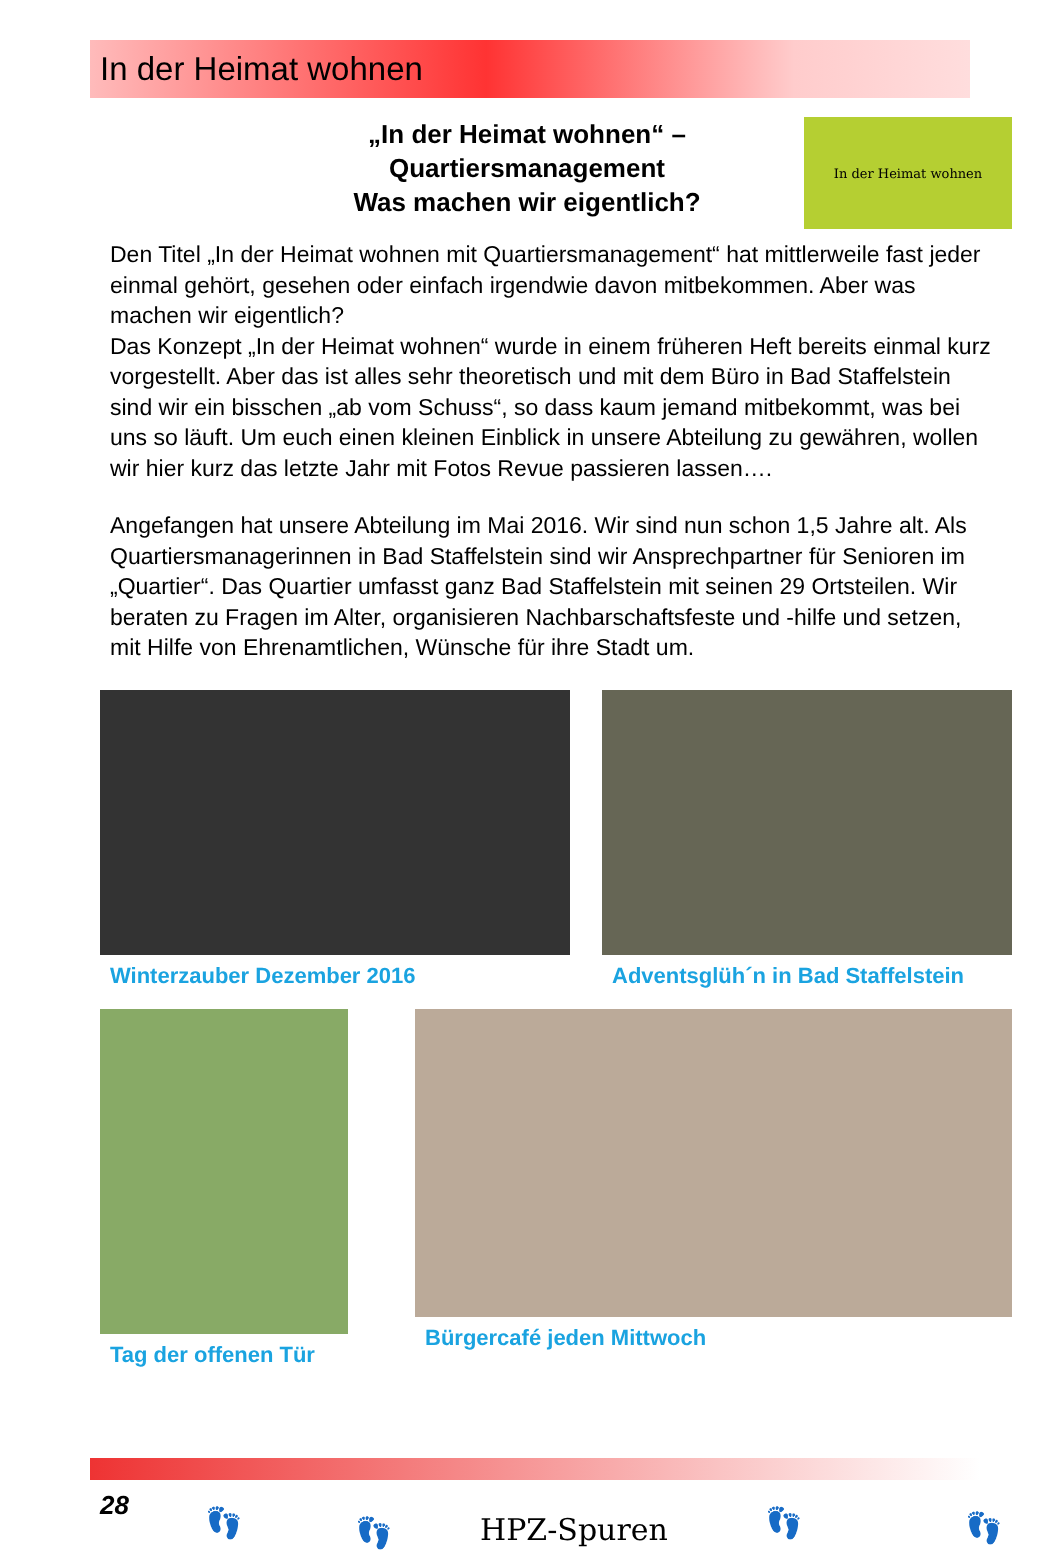In der Heimat wohnen
„In der Heimat wohnen“ –
Quartiersmanagement
Was machen wir eigentlich?
In der Heimat wohnen
Den Titel „In der Heimat wohnen mit Quartiersmanagement“ hat mittlerwei­le fast jeder einmal gehört, gesehen oder einfach irgendwie davon mitbe­kommen. Aber was machen wir eigentlich?
Das Konzept „In der Heimat wohnen“ wurde in einem früheren Heft bereits einmal kurz vorgestellt. Aber das ist alles sehr theoretisch und mit dem Büro in Bad Staffelstein sind wir ein bisschen „ab vom Schuss“, so dass kaum jemand mitbekommt, was bei uns so läuft. Um euch einen kleinen Einblick in unsere Abteilung zu gewähren, wollen wir hier kurz das letzte Jahr mit Fotos Revue passieren lassen….
Angefangen hat unsere Abteilung im Mai 2016. Wir sind nun schon 1,5 Jahre alt. Als Quartiersmanagerinnen in Bad Staffelstein sind wir Ansprechpartner für Senioren im „Quartier“. Das Quartier umfasst ganz Bad Staffelstein mit seinen 29 Ortsteilen. Wir beraten zu Fragen im Alter, organisieren Nachbarschaftsfeste und -hilfe und setzen, mit Hilfe von Ehrenamtlichen, Wünsche für ihre Stadt um.
Winterzauber Dezember 2016 Adventsglüh´n in Bad Staffelstein
Tag der offenen Tür Bürgercafé jeden Mittwoch
28 👣 👣 HPZ-Spuren 👣 👣